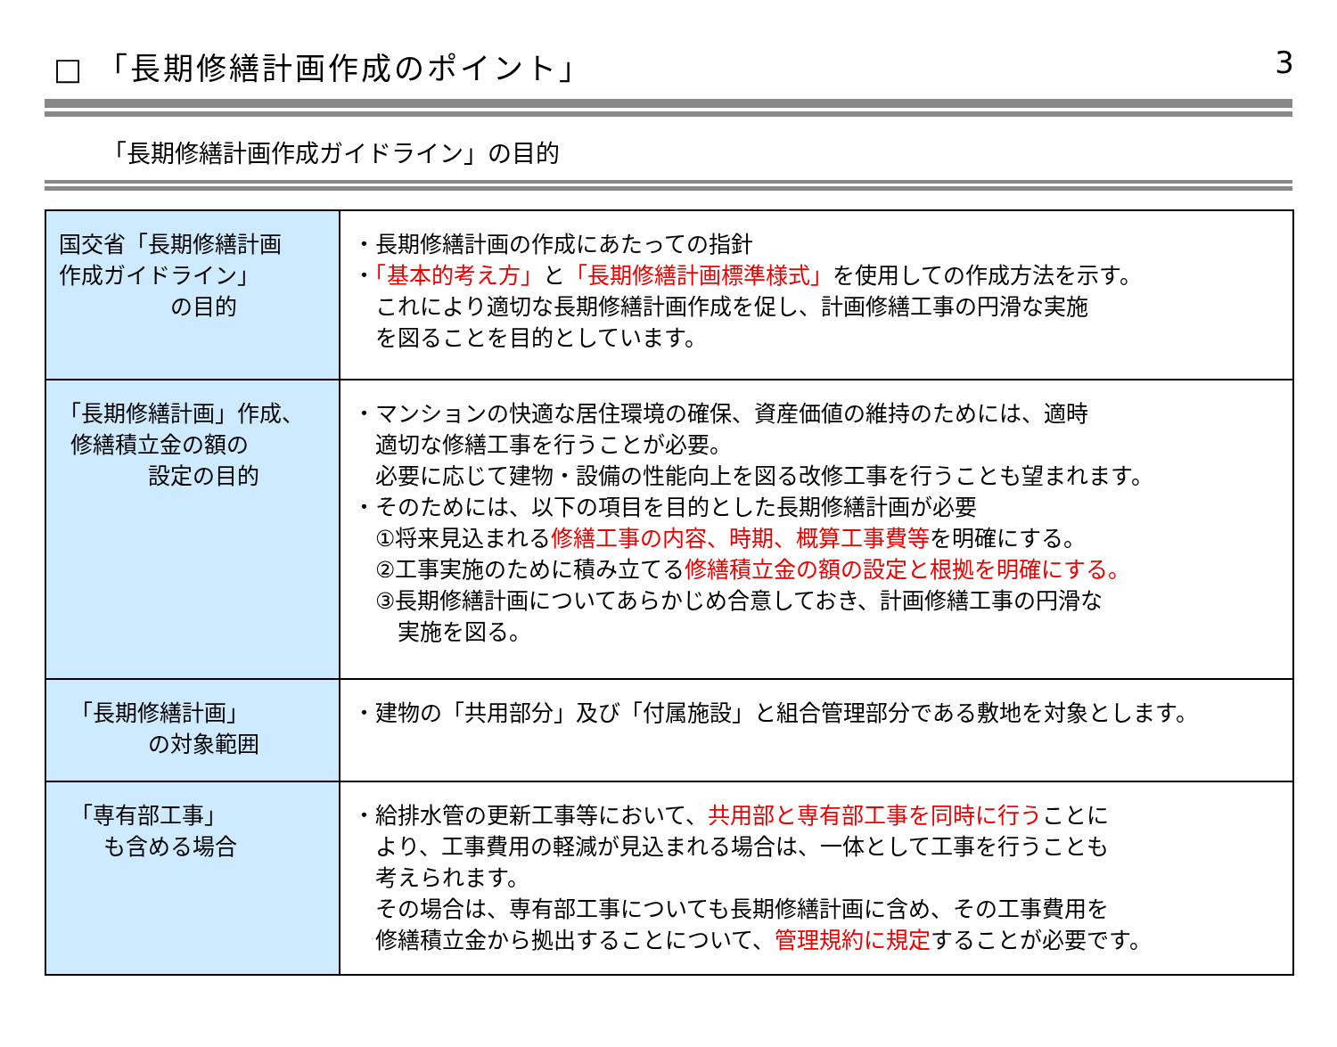□ 「長期修繕計画作成のポイント」 3
「長期修繕計画作成ガイドライン」の目的
| 国交省「長期修繕計画 作成ガイドライン」 の目的 | ・長期修繕計画の作成にあたっての指針 ・ 「基本的考え方」 と 「長期修繕計画標準様式」 を使用しての作成方法を示す。 これにより適切な長期修繕計画作成を促し、計画修繕工事の円滑な実施 を図ることを目的としています。 |
| 「長期修繕計画」作成、 修繕積立金の額の 設定の目的 | ・マンションの快適な居住環境の確保、資産価値の維持のためには、適時 適切な修繕工事を行うことが必要。 必要に応じて建物・設備の性能向上を図る改修工事を行うことも望まれます。 ・そのためには、以下の項目を目的とした長期修繕計画が必要 ①将来見込まれる 修繕工事の内容、時期、概算工事費等 を明確にする。 ②工事実施のために積み立てる 修繕積立金の額の設定と根拠を明確にする。 ③長期修繕計画についてあらかじめ合意しておき、計画修繕工事の円滑な 実施を図る。 |
| 「長期修繕計画」 の対象範囲 | ・建物の「共用部分」及び「付属施設」と組合管理部分である敷地を対象とします。 |
| 「専有部工事」 も含める場合 | ・給排水管の更新工事等において、 共用部と専有部工事を同時に行う ことに より、工事費用の軽減が見込まれる場合は、一体として工事を行うことも 考えられます。 その場合は、専有部工事についても長期修繕計画に含め、その工事費用を 修繕積立金から拠出することについて、 管理規約に規定 することが必要です。 |